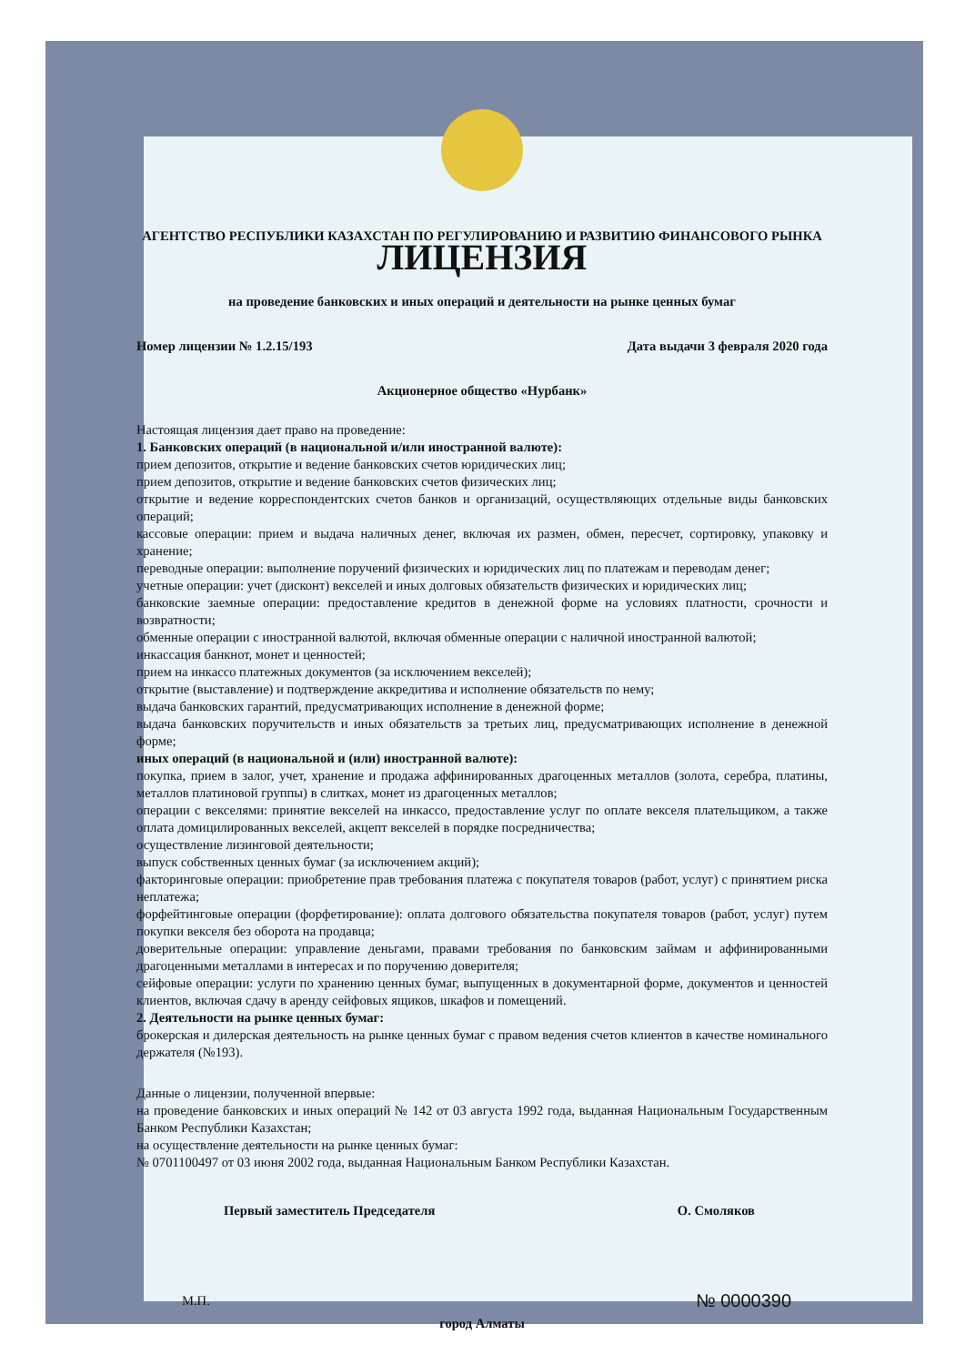АГЕНТСТВО РЕСПУБЛИКИ КАЗАХСТАН ПО РЕГУЛИРОВАНИЮ И РАЗВИТИЮ ФИНАНСОВОГО РЫНКА
ЛИЦЕНЗИЯ
на проведение банковских и иных операций и деятельности на рынке ценных бумаг
Номер лицензии № 1.2.15/193 Дата выдачи 3 февраля 2020 года
Акционерное общество «Нурбанк»
Настоящая лицензия дает право на проведение:
1. Банковских операций (в национальной и/или иностранной валюте):
прием депозитов, открытие и ведение банковских счетов юридических лиц;
прием депозитов, открытие и ведение банковских счетов физических лиц;
открытие и ведение корреспондентских счетов банков и организаций, осуществляющих отдельные виды банковских операций;
кассовые операции: прием и выдача наличных денег, включая их размен, обмен, пересчет, сортировку, упаковку и хранение;
переводные операции: выполнение поручений физических и юридических лиц по платежам и переводам денег;
учетные операции: учет (дисконт) векселей и иных долговых обязательств физических и юридических лиц;
банковские заемные операции: предоставление кредитов в денежной форме на условиях платности, срочности и возвратности;
обменные операции с иностранной валютой, включая обменные операции с наличной иностранной валютой;
инкассация банкнот, монет и ценностей;
прием на инкассо платежных документов (за исключением векселей);
открытие (выставление) и подтверждение аккредитива и исполнение обязательств по нему;
выдача банковских гарантий, предусматривающих исполнение в денежной форме;
выдача банковских поручительств и иных обязательств за третьих лиц, предусматривающих исполнение в денежной форме;
иных операций (в национальной и (или) иностранной валюте):
покупка, прием в залог, учет, хранение и продажа аффинированных драгоценных металлов (золота, серебра, платины, металлов платиновой группы) в слитках, монет из драгоценных металлов;
операции с векселями: принятие векселей на инкассо, предоставление услуг по оплате векселя плательщиком, а также оплата домицилированных векселей, акцепт векселей в порядке посредничества;
осуществление лизинговой деятельности;
выпуск собственных ценных бумаг (за исключением акций);
факторинговые операции: приобретение прав требования платежа с покупателя товаров (работ, услуг) с принятием риска неплатежа;
форфейтинговые операции (форфетирование): оплата долгового обязательства покупателя товаров (работ, услуг) путем покупки векселя без оборота на продавца;
доверительные операции: управление деньгами, правами требования по банковским займам и аффинированными драгоценными металлами в интересах и по поручению доверителя;
сейфовые операции: услуги по хранению ценных бумаг, выпущенных в документарной форме, документов и ценностей клиентов, включая сдачу в аренду сейфовых ящиков, шкафов и помещений.
2. Деятельности на рынке ценных бумаг:
брокерская и дилерская деятельность на рынке ценных бумаг с правом ведения счетов клиентов в качестве номинального держателя (№193).
Данные о лицензии, полученной впервые:
на проведение банковских и иных операций № 142 от 03 августа 1992 года, выданная Национальным Государственным Банком Республики Казахстан;
на осуществление деятельности на рынке ценных бумаг:
№ 0701100497 от 03 июня 2002 года, выданная Национальным Банком Республики Казахстан.
Первый заместитель Председателя О. Смоляков
М.П. № 0000390
город Алматы